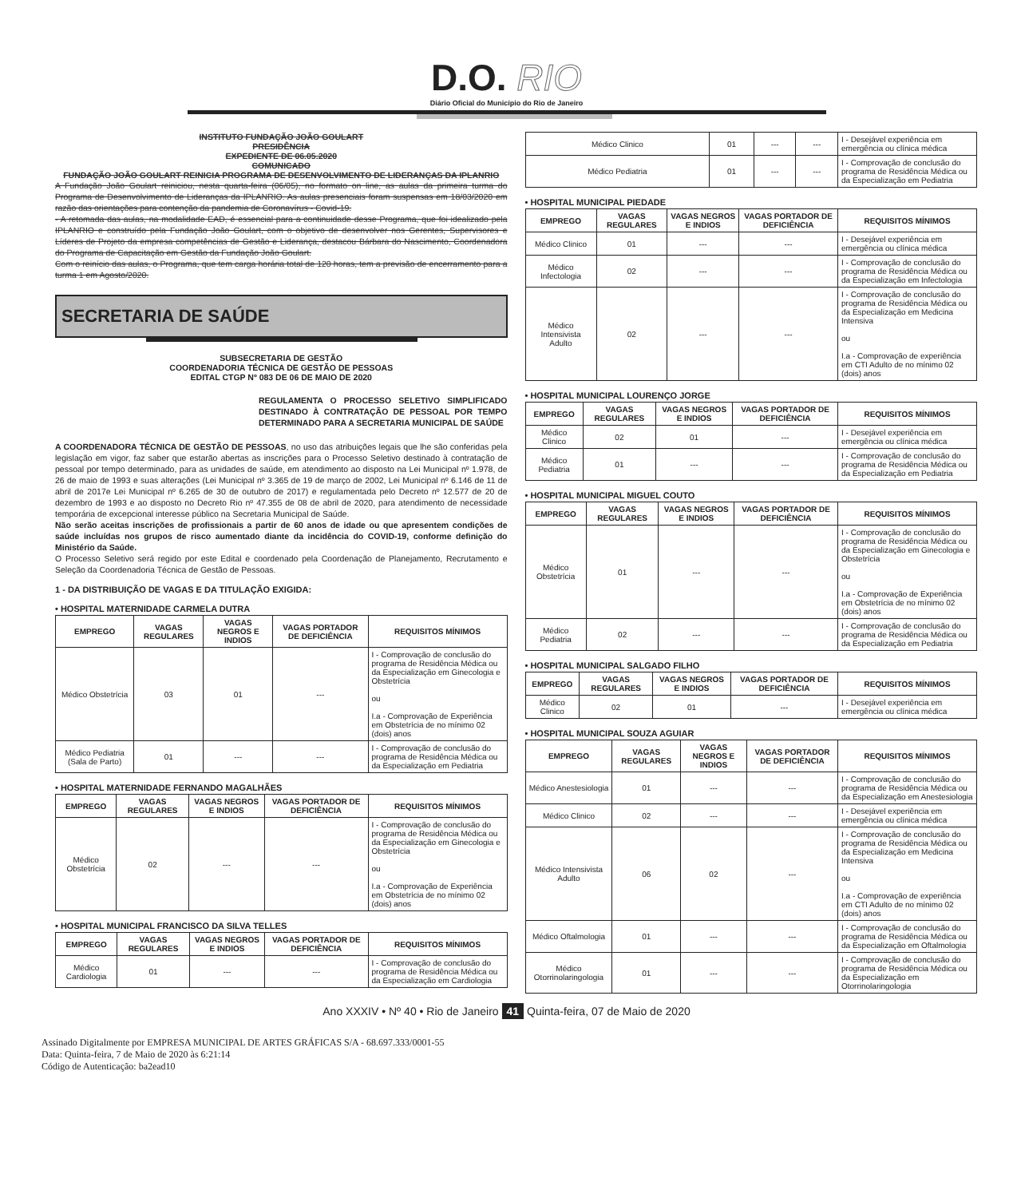D.O. RIO
Diário Oficial do Município do Rio de Janeiro
INSTITUTO FUNDAÇÃO JOÃO GOULART
PRESIDÊNCIA
EXPEDIENTE DE 06.05.2020
COMUNICADO
FUNDAÇÃO JOÃO GOULART REINICIA PROGRAMA DE DESENVOLVIMENTO DE LIDERANÇAS DA IPLANRIO
A Fundação João Goulart reiniciou, nesta quarta-feira (06/05), no formato on line, as aulas da primeira turma do Programa de Desenvolvimento de Lideranças da IPLANRIO. As aulas presenciais foram suspensas em 18/03/2020 em razão das orientações para contenção da pandemia de Coronavírus - Covid-19.
- A retomada das aulas, na modalidade EAD, é essencial para a continuidade desse Programa, que foi idealizado pela IPLANRIO e construído pela Fundação João Goulart, com o objetivo de desenvolver nos Gerentes, Supervisores e Líderes de Projeto da empresa competências de Gestão e Liderança, destacou Bárbara do Nascimento, Coordenadora do Programa de Capacitação em Gestão da Fundação João Goulart.
Com o reinício das aulas, o Programa, que tem carga horária total de 120 horas, tem a previsão de encerramento para a turma 1 em Agosto/2020.
SECRETARIA DE SAÚDE
SUBSECRETARIA DE GESTÃO
COORDENADORIA TÉCNICA DE GESTÃO DE PESSOAS
EDITAL CTGP Nº 083 DE 06 DE MAIO DE 2020
REGULAMENTA O PROCESSO SELETIVO SIMPLIFICADO DESTINADO À CONTRATAÇÃO DE PESSOAL POR TEMPO DETERMINADO PARA A SECRETARIA MUNICIPAL DE SAÚDE
A COORDENADORA TÉCNICA DE GESTÃO DE PESSOAS, no uso das atribuições legais que lhe são conferidas pela legislação em vigor, faz saber que estarão abertas as inscrições para o Processo Seletivo destinado à contratação de pessoal por tempo determinado, para as unidades de saúde, em atendimento ao disposto na Lei Municipal nº 1.978, de 26 de maio de 1993 e suas alterações (Lei Municipal nº 3.365 de 19 de março de 2002, Lei Municipal nº 6.146 de 11 de abril de 2017e Lei Municipal nº 6.265 de 30 de outubro de 2017) e regulamentada pelo Decreto nº 12.577 de 20 de dezembro de 1993 e ao disposto no Decreto Rio nº 47.355 de 08 de abril de 2020, para atendimento de necessidade temporária de excepcional interesse público na Secretaria Municipal de Saúde.
Não serão aceitas inscrições de profissionais a partir de 60 anos de idade ou que apresentem condições de saúde incluídas nos grupos de risco aumentado diante da incidência do COVID-19, conforme definição do Ministério da Saúde.
O Processo Seletivo será regido por este Edital e coordenado pela Coordenação de Planejamento, Recrutamento e Seleção da Coordenadoria Técnica de Gestão de Pessoas.
1 - DA DISTRIBUIÇÃO DE VAGAS E DA TITULAÇÃO EXIGIDA:
• HOSPITAL MATERNIDADE CARMELA DUTRA
| EMPREGO | VAGAS REGULARES | VAGAS NEGROS E INDIOS | VAGAS PORTADOR DE DEFICIÊNCIA | REQUISITOS MÍNIMOS |
| --- | --- | --- | --- | --- |
| Médico Obstetrícia | 03 | 01 | --- | I - Comprovação de conclusão do programa de Residência Médica ou da Especialização em Ginecologia e Obstetrícia ou I.a - Comprovação de Experiência em Obstetrícia de no mínimo 02 (dois) anos |
| Médico Pediatria (Sala de Parto) | 01 | --- | --- | I - Comprovação de conclusão do programa de Residência Médica ou da Especialização em Pediatria |
• HOSPITAL MATERNIDADE FERNANDO MAGALHÃES
| EMPREGO | VAGAS REGULARES | VAGAS NEGROS E INDIOS | VAGAS PORTADOR DE DEFICIÊNCIA | REQUISITOS MÍNIMOS |
| --- | --- | --- | --- | --- |
| Médico Obstetrícia | 02 | --- | --- | I - Comprovação de conclusão do programa de Residência Médica ou da Especialização em Ginecologia e Obstetrícia ou I.a - Comprovação de Experiência em Obstetrícia de no mínimo 02 (dois) anos |
• HOSPITAL MUNICIPAL FRANCISCO DA SILVA TELLES
| EMPREGO | VAGAS REGULARES | VAGAS NEGROS E INDIOS | VAGAS PORTADOR DE DEFICIÊNCIA | REQUISITOS MÍNIMOS |
| --- | --- | --- | --- | --- |
| Médico Cardiologia | 01 | --- | --- | I - Comprovação de conclusão do programa de Residência Médica ou da Especialização em Cardiologia |
| Médico Clinico | 01 | --- | --- | I - Desejável experiência em emergência ou clínica médica |
| Médico Pediatria | 01 | --- | --- | I - Comprovação de conclusão do programa de Residência Médica ou da Especialização em Pediatria |
• HOSPITAL MUNICIPAL PIEDADE
| EMPREGO | VAGAS REGULARES | VAGAS NEGROS E INDIOS | VAGAS PORTADOR DE DEFICIÊNCIA | REQUISITOS MÍNIMOS |
| --- | --- | --- | --- | --- |
| Médico Clinico | 01 | --- | --- | I - Desejável experiência em emergência ou clínica médica |
| Médico Infectologia | 02 | --- | --- | I - Comprovação de conclusão do programa de Residência Médica ou da Especialização em Infectologia |
| Médico Intensivista Adulto | 02 | --- | --- | I - Comprovação de conclusão do programa de Residência Médica ou da Especialização em Medicina Intensiva ou I.a - Comprovação de experiência em CTI Adulto de no mínimo 02 (dois) anos |
• HOSPITAL MUNICIPAL LOURENÇO JORGE
| EMPREGO | VAGAS REGULARES | VAGAS NEGROS E INDIOS | VAGAS PORTADOR DE DEFICIÊNCIA | REQUISITOS MÍNIMOS |
| --- | --- | --- | --- | --- |
| Médico Clinico | 02 | 01 | --- | I - Desejável experiência em emergência ou clínica médica |
| Médico Pediatria | 01 | --- | --- | I - Comprovação de conclusão do programa de Residência Médica ou da Especialização em Pediatria |
• HOSPITAL MUNICIPAL MIGUEL COUTO
| EMPREGO | VAGAS REGULARES | VAGAS NEGROS E INDIOS | VAGAS PORTADOR DE DEFICIÊNCIA | REQUISITOS MÍNIMOS |
| --- | --- | --- | --- | --- |
| Médico Obstetrícia | 01 | --- | --- | I - Comprovação de conclusão do programa de Residência Médica ou da Especialização em Ginecologia e Obstetrícia ou I.a - Comprovação de Experiência em Obstetrícia de no mínimo 02 (dois) anos |
| Médico Pediatria | 02 | --- | --- | I - Comprovação de conclusão do programa de Residência Médica ou da Especialização em Pediatria |
• HOSPITAL MUNICIPAL SALGADO FILHO
| EMPREGO | VAGAS REGULARES | VAGAS NEGROS E INDIOS | VAGAS PORTADOR DE DEFICIÊNCIA | REQUISITOS MÍNIMOS |
| --- | --- | --- | --- | --- |
| Médico Clinico | 02 | 01 | --- | I - Desejável experiência em emergência ou clínica médica |
• HOSPITAL MUNICIPAL SOUZA AGUIAR
| EMPREGO | VAGAS REGULARES | VAGAS NEGROS E INDIOS | VAGAS PORTADOR DE DEFICIÊNCIA | REQUISITOS MÍNIMOS |
| --- | --- | --- | --- | --- |
| Médico Anestesiologia | 01 | --- | --- | I - Comprovação de conclusão do programa de Residência Médica ou da Especialização em Anestesiologia |
| Médico Clinico | 02 | --- | --- | I - Desejável experiência em emergência ou clínica médica |
| Médico Intensivista Adulto | 06 | 02 | --- | I - Comprovação de conclusão do programa de Residência Médica ou da Especialização em Medicina Intensiva ou I.a - Comprovação de experiência em CTI Adulto de no mínimo 02 (dois) anos |
| Médico Oftalmologia | 01 | --- | --- | I - Comprovação de conclusão do programa de Residência Médica ou da Especialização em Oftalmologia |
| Médico Otorrinolaringologia | 01 | --- | --- | I - Comprovação de conclusão do programa de Residência Médica ou da Especialização em Otorrinolaringologia |
Ano XXXIV • Nº 40 • Rio de Janeiro 41 Quinta-feira, 07 de Maio de 2020
Assinado Digitalmente por EMPRESA MUNICIPAL DE ARTES GRÁFICAS S/A - 68.697.333/0001-55
Data: Quinta-feira, 7 de Maio de 2020 às 6:21:14
Código de Autenticação: ba2ead10